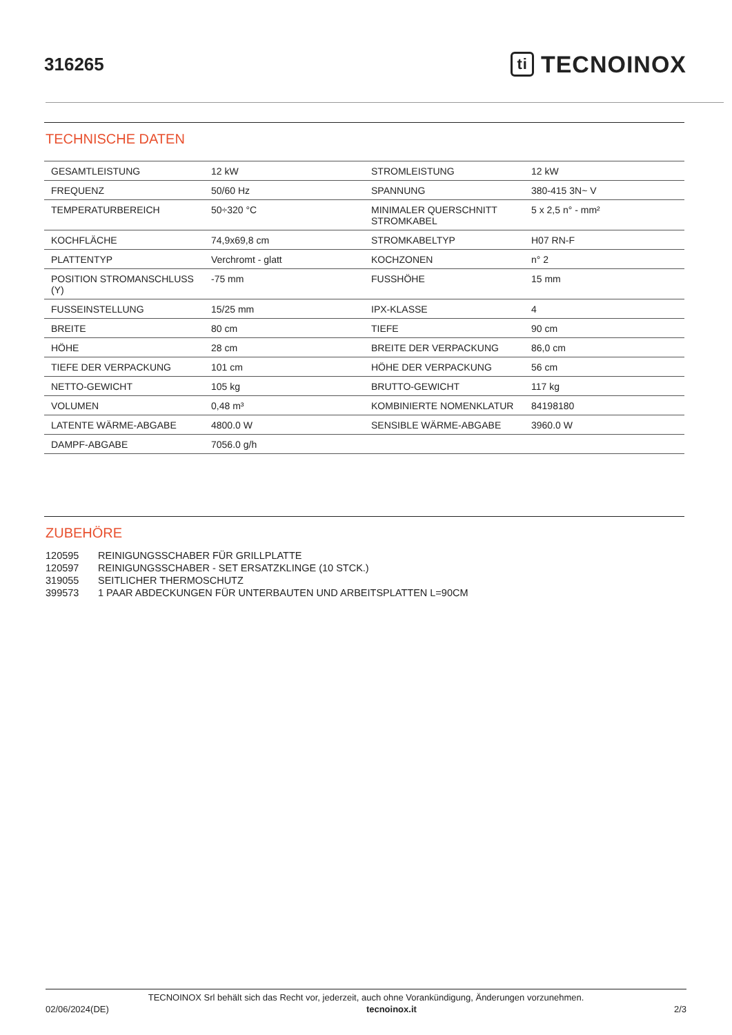316265
ti TECNOINOX
TECHNISCHE DATEN
| GESAMTLEISTUNG | 12 kW | STROMLEISTUNG | 12 kW |
| FREQUENZ | 50/60 Hz | SPANNUNG | 380-415 3N~ V |
| TEMPERATURBEREICH | 50÷320 °C | MINIMALER QUERSCHNITT STROMKABEL | 5 x 2,5 n° - mm² |
| KOCHFLÄCHE | 74,9x69,8 cm | STROMKABELTYP | H07 RN-F |
| PLATTENTYP | Verchromt - glatt | KOCHZONEN | n° 2 |
| POSITION STROMANSCHLUSS (Y) | -75 mm | FUSSHÖHE | 15 mm |
| FUSSEINSTELLUNG | 15/25 mm | IPX-KLASSE | 4 |
| BREITE | 80 cm | TIEFE | 90 cm |
| HÖHE | 28 cm | BREITE DER VERPACKUNG | 86,0 cm |
| TIEFE DER VERPACKUNG | 101 cm | HÖHE DER VERPACKUNG | 56 cm |
| NETTO-GEWICHT | 105 kg | BRUTTO-GEWICHT | 117 kg |
| VOLUMEN | 0,48 m³ | KOMBINIERTE NOMENKLATUR | 84198180 |
| LATENTE WÄRME-ABGABE | 4800.0 W | SENSIBLE WÄRME-ABGABE | 3960.0 W |
| DAMPF-ABGABE | 7056.0 g/h | | |
ZUBEHÖRE
120595 REINIGUNGSSCHABER FÜR GRILLPLATTE
120597 REINIGUNGSSCHABER - SET ERSATZKLINGE (10 STCK.)
319055 SEITLICHER THERMOSCHUTZ
399573 1 PAAR ABDECKUNGEN FÜR UNTERBAUTEN UND ARBEITSPLATTEN L=90CM
TECNOINOX Srl behält sich das Recht vor, jederzeit, auch ohne Vorankündigung, Änderungen vorzunehmen.
02/06/2024(DE) tecnoinox.it 2/3